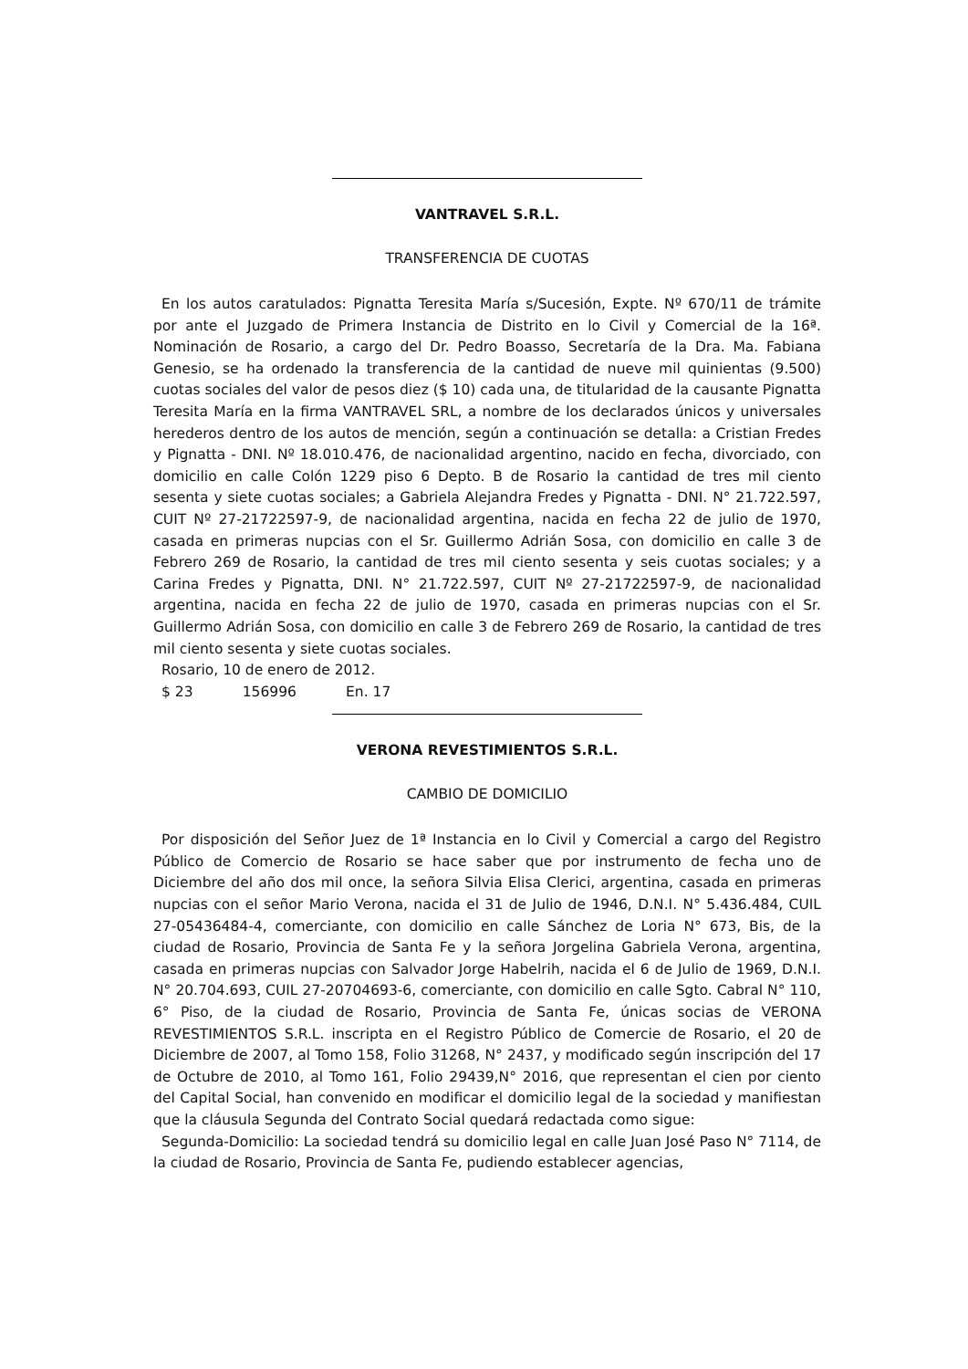VANTRAVEL S.R.L.
TRANSFERENCIA DE CUOTAS
En los autos caratulados: Pignatta Teresita María s/Sucesión, Expte. Nº 670/11 de trámite por ante el Juzgado de Primera Instancia de Distrito en lo Civil y Comercial de la 16ª. Nominación de Rosario, a cargo del Dr. Pedro Boasso, Secretaría de la Dra. Ma. Fabiana Genesio, se ha ordenado la transferencia de la cantidad de nueve mil quinientas (9.500) cuotas sociales del valor de pesos diez ($ 10) cada una, de titularidad de la causante Pignatta Teresita María en la firma VANTRAVEL SRL, a nombre de los declarados únicos y universales herederos dentro de los autos de mención, según a continuación se detalla: a Cristian Fredes y Pignatta - DNI. Nº 18.010.476, de nacionalidad argentino, nacido en fecha, divorciado, con domicilio en calle Colón 1229 piso 6 Depto. B de Rosario la cantidad de tres mil ciento sesenta y siete cuotas sociales; a Gabriela Alejandra Fredes y Pignatta - DNI. N° 21.722.597, CUIT Nº 27-21722597-9, de nacionalidad argentina, nacida en fecha 22 de julio de 1970, casada en primeras nupcias con el Sr. Guillermo Adrián Sosa, con domicilio en calle 3 de Febrero 269 de Rosario, la cantidad de tres mil ciento sesenta y seis cuotas sociales; y a Carina Fredes y Pignatta, DNI. N° 21.722.597, CUIT Nº 27-21722597-9, de nacionalidad argentina, nacida en fecha 22 de julio de 1970, casada en primeras nupcias con el Sr. Guillermo Adrián Sosa, con domicilio en calle 3 de Febrero 269 de Rosario, la cantidad de tres mil ciento sesenta y siete cuotas sociales.
Rosario, 10 de enero de 2012.
$ 23 156996 En. 17
VERONA REVESTIMIENTOS S.R.L.
CAMBIO DE DOMICILIO
Por disposición del Señor Juez de 1ª Instancia en lo Civil y Comercial a cargo del Registro Público de Comercio de Rosario se hace saber que por instrumento de fecha uno de Diciembre del año dos mil once, la señora Silvia Elisa Clerici, argentina, casada en primeras nupcias con el señor Mario Verona, nacida el 31 de Julio de 1946, D.N.I. N° 5.436.484, CUIL 27-05436484-4, comerciante, con domicilio en calle Sánchez de Loria N° 673, Bis, de la ciudad de Rosario, Provincia de Santa Fe y la señora Jorgelina Gabriela Verona, argentina, casada en primeras nupcias con Salvador Jorge Habelrih, nacida el 6 de Julio de 1969, D.N.I. N° 20.704.693, CUIL 27-20704693-6, comerciante, con domicilio en calle Sgto. Cabral N° 110, 6° Piso, de la ciudad de Rosario, Provincia de Santa Fe, únicas socias de VERONA REVESTIMIENTOS S.R.L. inscripta en el Registro Público de Comercie de Rosario, el 20 de Diciembre de 2007, al Tomo 158, Folio 31268, N° 2437, y modificado según inscripción del 17 de Octubre de 2010, al Tomo 161, Folio 29439,N° 2016, que representan el cien por ciento del Capital Social, han convenido en modificar el domicilio legal de la sociedad y manifiestan que la cláusula Segunda del Contrato Social quedará redactada como sigue:
Segunda-Domicilio: La sociedad tendrá su domicilio legal en calle Juan José Paso N° 7114, de la ciudad de Rosario, Provincia de Santa Fe, pudiendo establecer agencias,